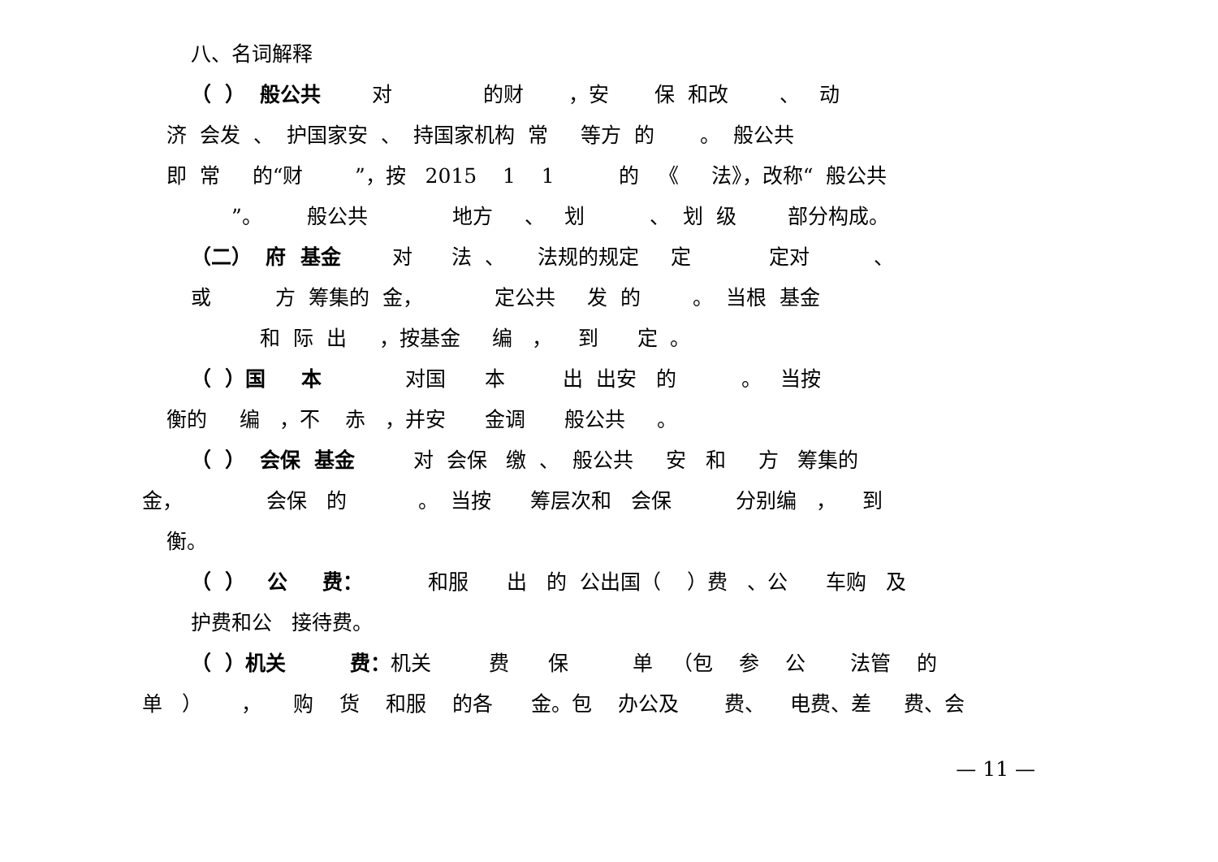八、名词解释
（ ） 般公共 对 的财 ，安 保 和改 、 动
济 会发 、 护国家安 、 持国家机构 常 等方 的 。 般公共
即 常 的“财 ”，按 2015 1 1 的 《 法》，改称“ 般公共
”。 般公共 地方 、 划 、 划 级 部分构成。
（二） 府 基金 对 法 、 法规的规定 定 定对 、
或 方 筹集的 金， 定公共 发 的 。 当根 基金
和 际 出 ，按基金 编 ， 到 定 。
（ ）国 本 对国 本 出 出安 的 。 当按
衡的 编 ，不 赤 ，并安 金调 般公共 。
（ ） 会保 基金 对 会保 缴 、 般公共 安 和 方 筹集的
金， 会保 的 。 当按 筹层次和 会保 分别编 ， 到
衡。
（ ） 公 费： 和服 出 的 公出国（ ）费 、公 车购 及
护费和公 接待费。
（ ）机关 费：机关 费 保 单 （包 参 公 法管 的
单 ） ， 购 货 和服 的各 金。包 办公及 费、 电费、差 费、会
— 11 —